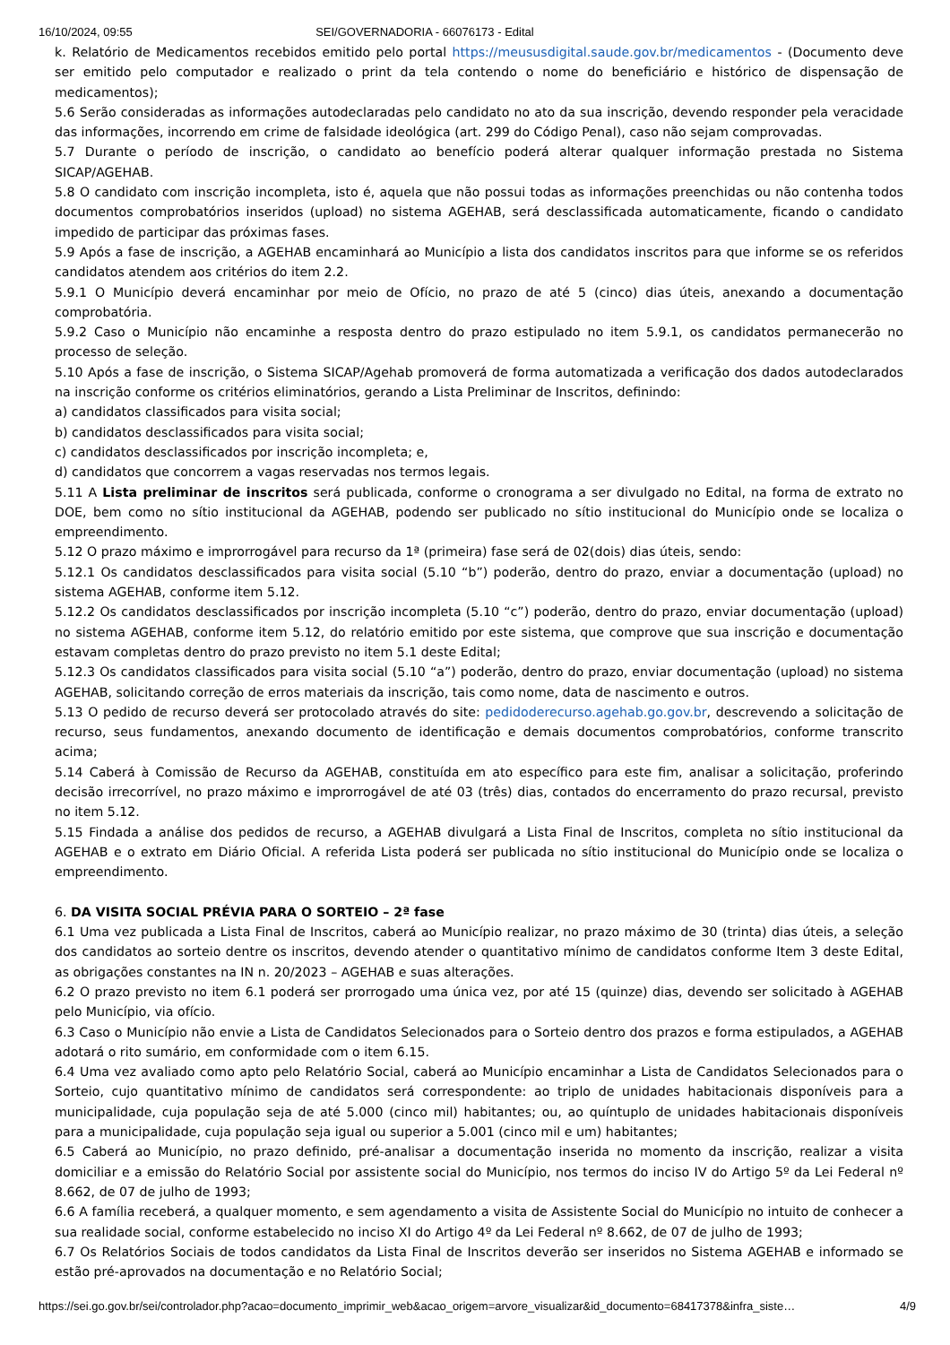16/10/2024, 09:55 SEI/GOVERNADORIA - 66076173 - Edital
k. Relatório de Medicamentos recebidos emitido pelo portal https://meususdigital.saude.gov.br/medicamentos - (Documento deve ser emitido pelo computador e realizado o print da tela contendo o nome do beneficiário e histórico de dispensação de medicamentos);
5.6 Serão consideradas as informações autodeclaradas pelo candidato no ato da sua inscrição, devendo responder pela veracidade das informações, incorrendo em crime de falsidade ideológica (art. 299 do Código Penal), caso não sejam comprovadas.
5.7 Durante o período de inscrição, o candidato ao benefício poderá alterar qualquer informação prestada no Sistema SICAP/AGEHAB.
5.8 O candidato com inscrição incompleta, isto é, aquela que não possui todas as informações preenchidas ou não contenha todos documentos comprobatórios inseridos (upload) no sistema AGEHAB, será desclassificada automaticamente, ficando o candidato impedido de participar das próximas fases.
5.9 Após a fase de inscrição, a AGEHAB encaminhará ao Município a lista dos candidatos inscritos para que informe se os referidos candidatos atendem aos critérios do item 2.2.
5.9.1 O Município deverá encaminhar por meio de Ofício, no prazo de até 5 (cinco) dias úteis, anexando a documentação comprobatória.
5.9.2 Caso o Município não encaminhe a resposta dentro do prazo estipulado no item 5.9.1, os candidatos permanecerão no processo de seleção.
5.10 Após a fase de inscrição, o Sistema SICAP/Agehab promoverá de forma automatizada a verificação dos dados autodeclarados na inscrição conforme os critérios eliminatórios, gerando a Lista Preliminar de Inscritos, definindo:
a) candidatos classificados para visita social;
b) candidatos desclassificados para visita social;
c) candidatos desclassificados por inscrição incompleta; e,
d) candidatos que concorrem a vagas reservadas nos termos legais.
5.11 A Lista preliminar de inscritos será publicada, conforme o cronograma a ser divulgado no Edital, na forma de extrato no DOE, bem como no sítio institucional da AGEHAB, podendo ser publicado no sítio institucional do Município onde se localiza o empreendimento.
5.12 O prazo máximo e improrrogável para recurso da 1ª (primeira) fase será de 02(dois) dias úteis, sendo:
5.12.1 Os candidatos desclassificados para visita social (5.10 “b”) poderão, dentro do prazo, enviar a documentação (upload) no sistema AGEHAB, conforme item 5.12.
5.12.2 Os candidatos desclassificados por inscrição incompleta (5.10 “c”) poderão, dentro do prazo, enviar documentação (upload) no sistema AGEHAB, conforme item 5.12, do relatório emitido por este sistema, que comprove que sua inscrição e documentação estavam completas dentro do prazo previsto no item 5.1 deste Edital;
5.12.3 Os candidatos classificados para visita social (5.10 “a”) poderão, dentro do prazo, enviar documentação (upload) no sistema AGEHAB, solicitando correção de erros materiais da inscrição, tais como nome, data de nascimento e outros.
5.13 O pedido de recurso deverá ser protocolado através do site: pedidoderecurso.agehab.go.gov.br, descrevendo a solicitação de recurso, seus fundamentos, anexando documento de identificação e demais documentos comprobatórios, conforme transcrito acima;
5.14 Caberá à Comissão de Recurso da AGEHAB, constituída em ato específico para este fim, analisar a solicitação, proferindo decisão irrecorrível, no prazo máximo e improrrogável de até 03 (três) dias, contados do encerramento do prazo recursal, previsto no item 5.12.
5.15 Findada a análise dos pedidos de recurso, a AGEHAB divulgará a Lista Final de Inscritos, completa no sítio institucional da AGEHAB e o extrato em Diário Oficial. A referida Lista poderá ser publicada no sítio institucional do Município onde se localiza o empreendimento.
6. DA VISITA SOCIAL PRÉVIA PARA O SORTEIO – 2ª fase
6.1 Uma vez publicada a Lista Final de Inscritos, caberá ao Município realizar, no prazo máximo de 30 (trinta) dias úteis, a seleção dos candidatos ao sorteio dentre os inscritos, devendo atender o quantitativo mínimo de candidatos conforme Item 3 deste Edital, as obrigações constantes na IN n. 20/2023 – AGEHAB e suas alterações.
6.2 O prazo previsto no item 6.1 poderá ser prorrogado uma única vez, por até 15 (quinze) dias, devendo ser solicitado à AGEHAB pelo Município, via ofício.
6.3 Caso o Município não envie a Lista de Candidatos Selecionados para o Sorteio dentro dos prazos e forma estipulados, a AGEHAB adotará o rito sumário, em conformidade com o item 6.15.
6.4 Uma vez avaliado como apto pelo Relatório Social, caberá ao Município encaminhar a Lista de Candidatos Selecionados para o Sorteio, cujo quantitativo mínimo de candidatos será correspondente: ao triplo de unidades habitacionais disponíveis para a municipalidade, cuja população seja de até 5.000 (cinco mil) habitantes; ou, ao quíntuplo de unidades habitacionais disponíveis para a municipalidade, cuja população seja igual ou superior a 5.001 (cinco mil e um) habitantes;
6.5 Caberá ao Município, no prazo definido, pré-analisar a documentação inserida no momento da inscrição, realizar a visita domiciliar e a emissão do Relatório Social por assistente social do Município, nos termos do inciso IV do Artigo 5º da Lei Federal nº 8.662, de 07 de julho de 1993;
6.6 A família receberá, a qualquer momento, e sem agendamento a visita de Assistente Social do Município no intuito de conhecer a sua realidade social, conforme estabelecido no inciso XI do Artigo 4º da Lei Federal nº 8.662, de 07 de julho de 1993;
6.7 Os Relatórios Sociais de todos candidatos da Lista Final de Inscritos deverão ser inseridos no Sistema AGEHAB e informado se estão pré-aprovados na documentação e no Relatório Social;
https://sei.go.gov.br/sei/controlador.php?acao=documento_imprimir_web&acao_origem=arvore_visualizar&id_documento=68417378&infra_siste… 4/9